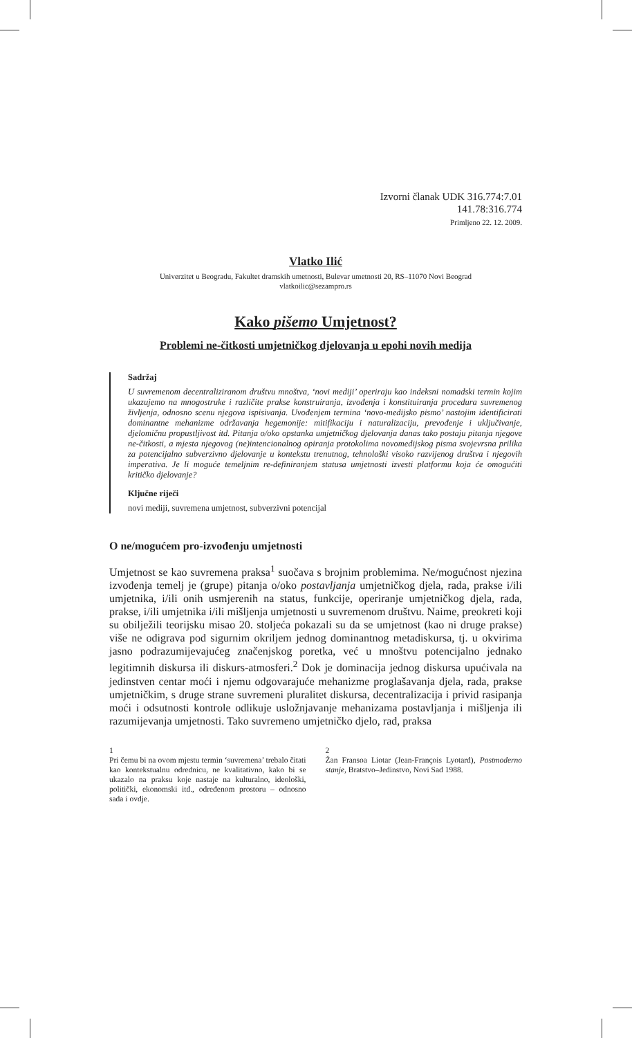Izvorni članak UDK 316.774:7.01
141.78:316.774
Primljeno 22. 12. 2009.
Vlatko Ilić
Univerzitet u Beogradu, Fakultet dramskih umetnosti, Bulevar umetnosti 20, RS–11070 Novi Beograd
vlatkoilic@sezampro.rs
Kako pišemo Umjetnost?
Problemi ne-čitkosti umjetničkog djelovanja u epohi novih medija
Sadržaj
U suvremenom decentraliziranom društvu mnoštva, ‘novi mediji’ operiraju kao indeksni nomadski termin kojim ukazujemo na mnogostruke i različite prakse konstruiranja, izvođenja i konstituiranja procedura suvremenog življenja, odnosno scenu njegova ispisivanja. Uvođenjem termina ‘novo-medijsko pismo’ nastojim identificirati dominantne mehanizme održavanja hegemonije: mitifikaciju i naturalizaciju, prevođenje i uključivanje, djelomičnu propustljivost itd. Pitanja o/oko opstanka umjetničkog djelovanja danas tako postaju pitanja njegove ne-čitkosti, a mjesta njegovog (ne)intencionalnog opiranja protokolima novomedijskog pisma svojevrsna prilika za potencijalno subverzivno djelovanje u kontekstu trenutnog, tehnološki visoko razvijenog društva i njegovih imperativa. Je li moguće temeljnim re-definiranjem statusa umjetnosti izvesti platformu koja će omogućiti kritičko djelovanje?
Ključne riječi
novi mediji, suvremena umjetnost, subverzivni potencijal
O ne/mogućem pro-izvođenju umjetnosti
Umjetnost se kao suvremena praksa<sup>1</sup> suočava s brojnim problemima. Ne/mogućnost njezina izvođenja temelj je (grupe) pitanja o/oko postavljanja umjetničkog djela, rada, prakse i/ili umjetnika, i/ili onih usmjerenih na status, funkcije, operiranje umjetničkog djela, rada, prakse, i/ili umjetnika i/ili mišljenja umjetnosti u suvremenom društvu. Naime, preokreti koji su obilježili teorijsku misao 20. stoljeća pokazali su da se umjetnost (kao ni druge prakse) više ne odigrava pod sigurnim okriljem jednog dominantnog metadiskursa, tj. u okvirima jasno podrazumijevajućeg značenjskog poretka, već u mnoštvu potencijalno jednako legitimnih diskursa ili diskurs-atmosferi.<sup>2</sup> Dok je dominacija jednog diskursa upućivala na jedinstven centar moći i njemu odgovarajuće mehanizme proglašavanja djela, rada, prakse umjetničkim, s druge strane suvremeni pluralitet diskursa, decentralizacija i privid rasipanja moći i odsutnosti kontrole odlikuje usložnjavanje mehanizama postavljanja i mišljenja ili razumijevanja umjetnosti. Tako suvremeno umjetničko djelo, rad, praksa
1
Pri čemu bi na ovom mjestu termin ‘suvremena’ trebalo čitati kao kontekstualnu odrednicu, ne kvalitativno, kako bi se ukazalo na praksu koje nastaje na kulturalno, ideološki, politički, ekonomski itd., određenom prostoru – odnosno sada i ovdje.
2
Žan Fransoa Liotar (Jean-François Lyotard), Postmoderno stanje, Bratstvo–Jedinstvo, Novi Sad 1988.